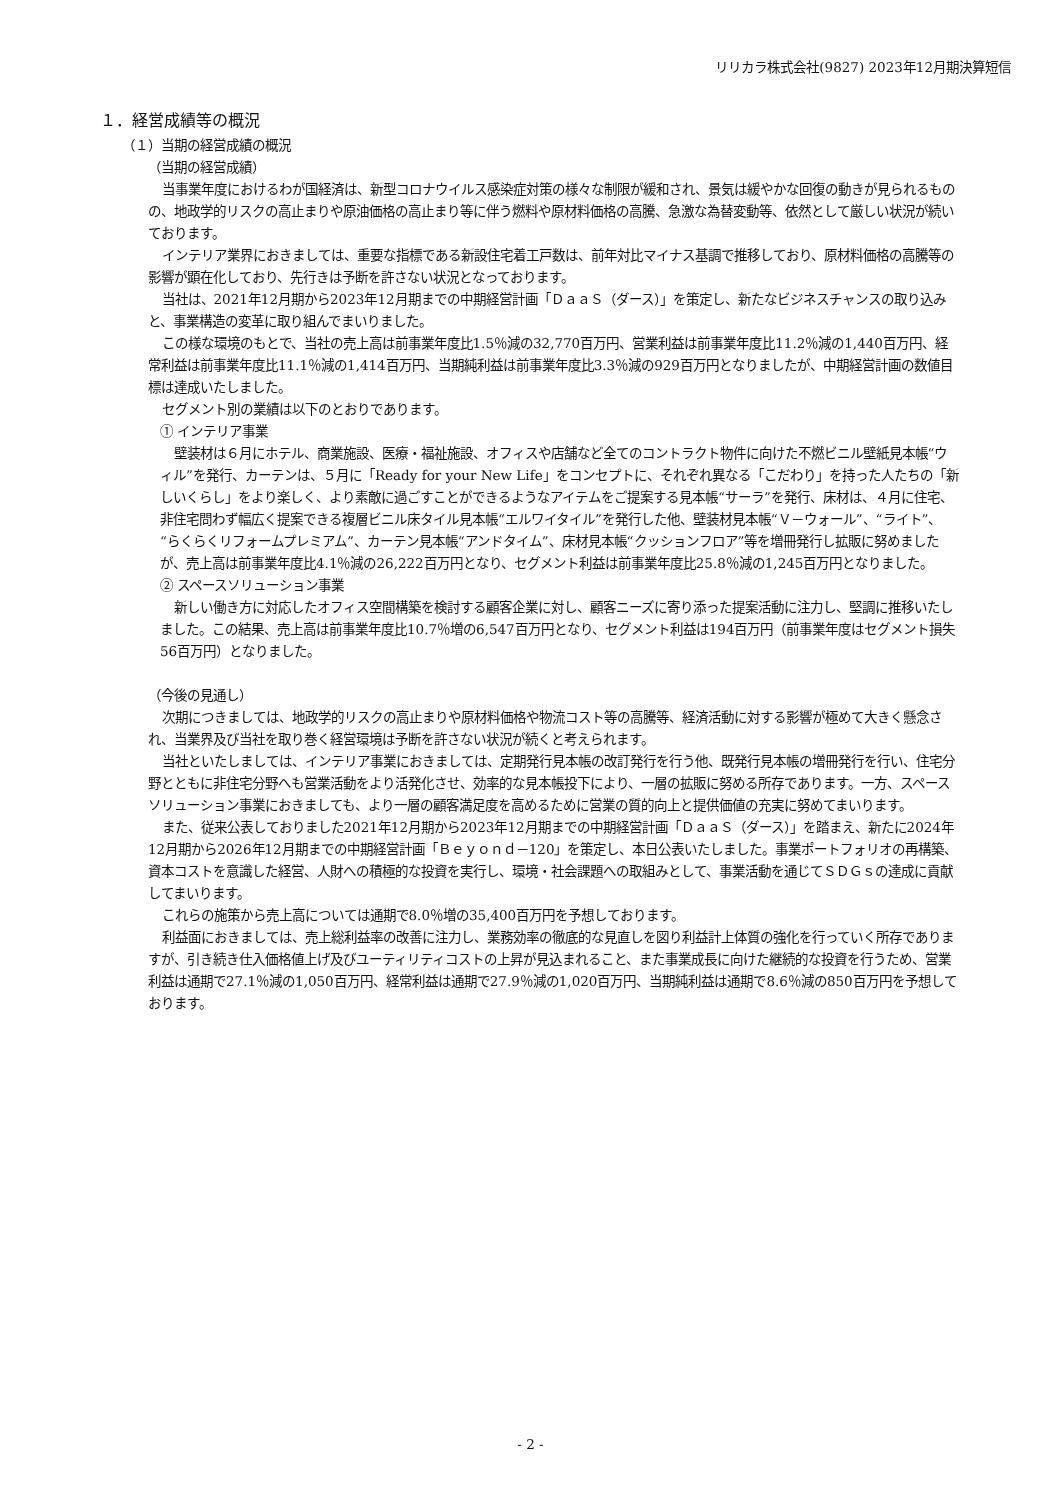リリカラ株式会社(9827) 2023年12月期決算短信
１．経営成績等の概況
（１）当期の経営成績の概況
（当期の経営成績）
当事業年度におけるわが国経済は、新型コロナウイルス感染症対策の様々な制限が緩和され、景気は緩やかな回復の動きが見られるものの、地政学的リスクの高止まりや原油価格の高止まり等に伴う燃料や原材料価格の高騰、急激な為替変動等、依然として厳しい状況が続いております。
インテリア業界におきましては、重要な指標である新設住宅着工戸数は、前年対比マイナス基調で推移しており、原材料価格の高騰等の影響が顕在化しており、先行きは予断を許さない状況となっております。
当社は、2021年12月期から2023年12月期までの中期経営計画「ＤａａＳ（ダース）」を策定し、新たなビジネスチャンスの取り込みと、事業構造の変革に取り組んでまいりました。
この様な環境のもとで、当社の売上高は前事業年度比1.5％減の32,770百万円、営業利益は前事業年度比11.2％減の1,440百万円、経常利益は前事業年度比11.1％減の1,414百万円、当期純利益は前事業年度比3.3％減の929百万円となりましたが、中期経営計画の数値目標は達成いたしました。
セグメント別の業績は以下のとおりであります。
① インテリア事業
壁装材は６月にホテル、商業施設、医療・福祉施設、オフィスや店舗など全てのコントラクト物件に向けた不燃ビニル壁紙見本帳“ウィル”を発行、カーテンは、５月に「Ready for your New Life」をコンセプトに、それぞれ異なる「こだわり」を持った人たちの「新しいくらし」をより楽しく、より素敵に過ごすことができるようなアイテムをご提案する見本帳“サーラ”を発行、床材は、４月に住宅、非住宅問わず幅広く提案できる複層ビニル床タイル見本帳“エルワイタイル”を発行した他、壁装材見本帳“Ｖ－ウォール”、“ライト”、“らくらくリフォームプレミアム”、カーテン見本帳“アンドタイム”、床材見本帳“クッションフロア”等を増冊発行し拡販に努めましたが、売上高は前事業年度比4.1％減の26,222百万円となり、セグメント利益は前事業年度比25.8％減の1,245百万円となりました。
② スペースソリューション事業
新しい働き方に対応したオフィス空間構築を検討する顧客企業に対し、顧客ニーズに寄り添った提案活動に注力し、堅調に推移いたしました。この結果、売上高は前事業年度比10.7％増の6,547百万円となり、セグメント利益は194百万円（前事業年度はセグメント損失56百万円）となりました。
（今後の見通し）
次期につきましては、地政学的リスクの高止まりや原材料価格や物流コスト等の高騰等、経済活動に対する影響が極めて大きく懸念され、当業界及び当社を取り巻く経営環境は予断を許さない状況が続くと考えられます。
当社といたしましては、インテリア事業におきましては、定期発行見本帳の改訂発行を行う他、既発行見本帳の増冊発行を行い、住宅分野とともに非住宅分野へも営業活動をより活発化させ、効率的な見本帳投下により、一層の拡販に努める所存であります。一方、スペースソリューション事業におきましても、より一層の顧客満足度を高めるために営業の質的向上と提供価値の充実に努めてまいります。
また、従来公表しておりました2021年12月期から2023年12月期までの中期経営計画「ＤａａＳ（ダース）」を踏まえ、新たに2024年12月期から2026年12月期までの中期経営計画「Ｂｅｙｏｎｄ－120」を策定し、本日公表いたしました。事業ポートフォリオの再構築、資本コストを意識した経営、人財への積極的な投資を実行し、環境・社会課題への取組みとして、事業活動を通じてＳＤＧｓの達成に貢献してまいります。
これらの施策から売上高については通期で8.0％増の35,400百万円を予想しております。
利益面におきましては、売上総利益率の改善に注力し、業務効率の徹底的な見直しを図り利益計上体質の強化を行っていく所存でありますが、引き続き仕入価格値上げ及びユーティリティコストの上昇が見込まれること、また事業成長に向けた継続的な投資を行うため、営業利益は通期で27.1％減の1,050百万円、経常利益は通期で27.9％減の1,020百万円、当期純利益は通期で8.6％減の850百万円を予想しております。
- 2 -